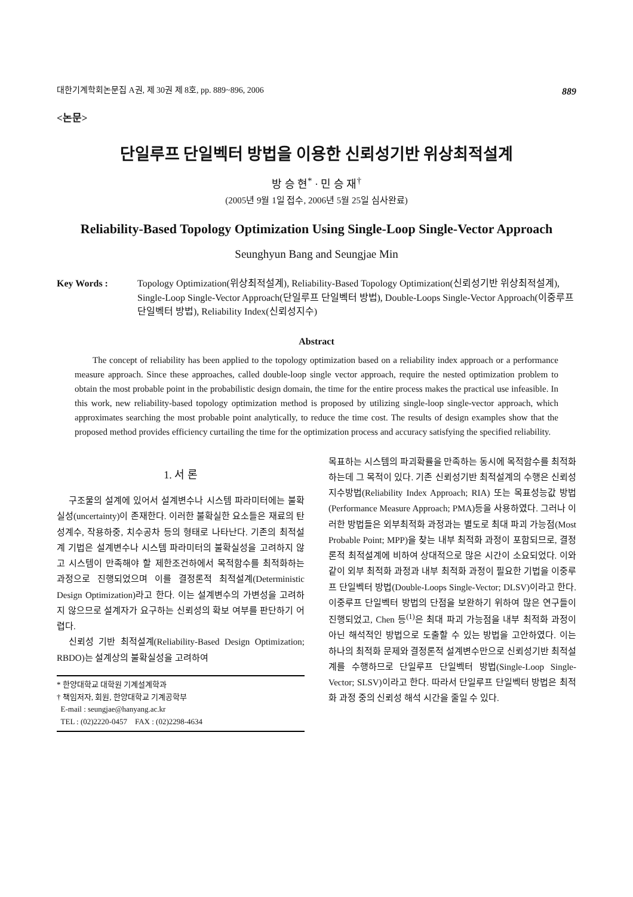대한기계학회논문집 A권, 제 30권 제 8호, pp. 889~896, 2006 889
<논문>
단일루프 단일벡터 방법을 이용한 신뢰성기반 위상최적설계
방 승 현<sup>*</sup> · 민 승 재<sup>†</sup>
(2005년 9월 1일 접수, 2006년 5월 25일 심사완료)
Reliability-Based Topology Optimization Using Single-Loop Single-Vector Approach
Seunghyun Bang and Seungjae Min
Key Words : Topology Optimization(위상최적설계), Reliability-Based Topology Optimization(신뢰성기반 위상최적설계), Single-Loop Single-Vector Approach(단일루프 단일벡터 방법), Double-Loops Single-Vector Approach(이중루프 단일벡터 방법), Reliability Index(신뢰성지수)
Abstract
The concept of reliability has been applied to the topology optimization based on a reliability index approach or a performance measure approach. Since these approaches, called double-loop single vector approach, require the nested optimization problem to obtain the most probable point in the probabilistic design domain, the time for the entire process makes the practical use infeasible. In this work, new reliability-based topology optimization method is proposed by utilizing single-loop single-vector approach, which approximates searching the most probable point analytically, to reduce the time cost. The results of design examples show that the proposed method provides efficiency curtailing the time for the optimization process and accuracy satisfying the specified reliability.
1. 서 론
구조물의 설계에 있어서 설계변수나 시스템 파라미터에는 불확실성(uncertainty)이 존재한다. 이러한 불확실한 요소들은 재료의 탄성계수, 작용하중, 치수공차 등의 형태로 나타난다. 기존의 최적설계 기법은 설계변수나 시스템 파라미터의 불확실성을 고려하지 않고 시스템이 만족해야 할 제한조건하에서 목적함수를 최적화하는 과정으로 진행되었으며 이를 결정론적 최적설계(Deterministic Design Optimization)라고 한다. 이는 설계변수의 가변성을 고려하지 않으므로 설계자가 요구하는 신뢰성의 확보 여부를 판단하기 어렵다.
신뢰성 기반 최적설계(Reliability-Based Design Optimization; RBDO)는 설계상의 불확실성을 고려하여
* 한양대학교 대학원 기계설계학과
† 책임저자, 회원, 한양대학교 기계공학부
E-mail : seungjae@hanyang.ac.kr
TEL : (02)2220-0457 FAX : (02)2298-4634
목표하는 시스템의 파괴확률을 만족하는 동시에 목적함수를 최적화하는데 그 목적이 있다. 기존 신뢰성기반 최적설계의 수행은 신뢰성지수방법(Reliability Index Approach; RIA) 또는 목표성능값 방법(Performance Measure Approach; PMA)등을 사용하였다. 그러나 이러한 방법들은 외부최적화 과정과는 별도로 최대 파괴 가능점(Most Probable Point; MPP)을 찾는 내부 최적화 과정이 포함되므로, 결정론적 최적설계에 비하여 상대적으로 많은 시간이 소요되었다. 이와 같이 외부 최적화 과정과 내부 최적화 과정이 필요한 기법을 이중루프 단일벡터 방법(Double-Loops Single-Vector; DLSV)이라고 한다. 이중루프 단일벡터 방법의 단점을 보완하기 위하여 많은 연구들이 진행되었고, Chen 등<sup>(1)</sup>은 최대 파괴 가능점을 내부 최적화 과정이 아닌 해석적인 방법으로 도출할 수 있는 방법을 고안하였다. 이는 하나의 최적화 문제와 결정론적 설계변수만으로 신뢰성기반 최적설계를 수행하므로 단일루프 단일벡터 방법(Single-Loop Single-Vector; SLSV)이라고 한다. 따라서 단일루프 단일벡터 방법은 최적화 과정 중의 신뢰성 해석 시간을 줄일 수 있다.